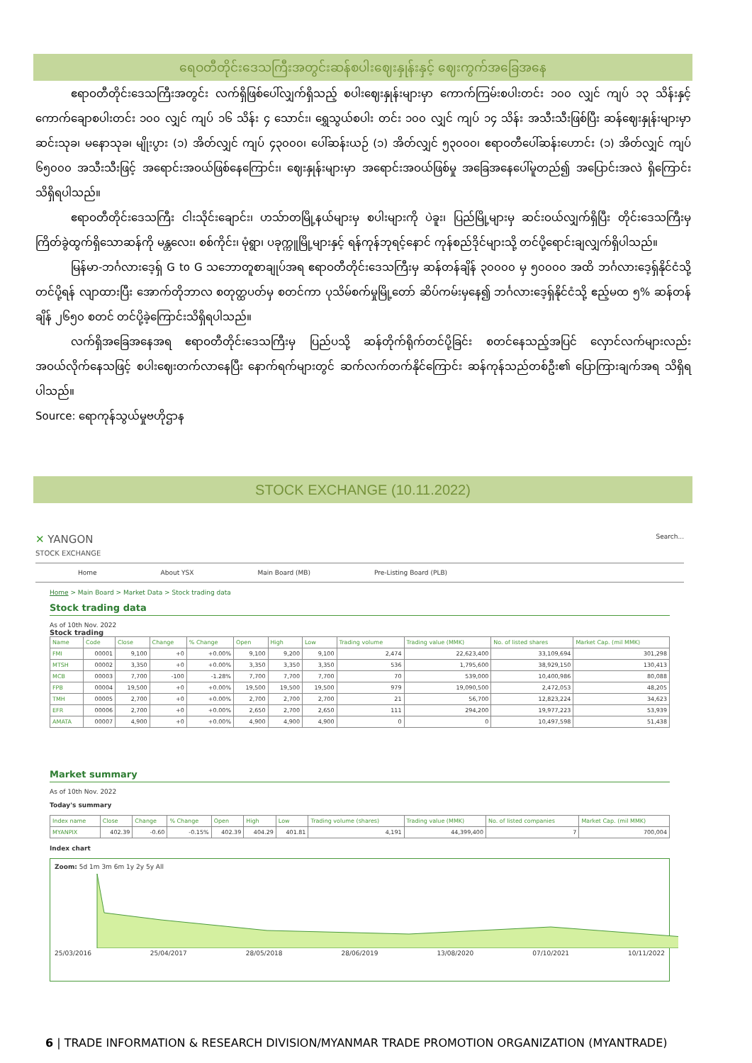ရေဝတီတိုင်းဒေသကြီးအတွင်းဆန်စပါးဈေးနှုန်းနှင့် ဈေးကွက်အခြေအနေ
ဧရာဝတီတိုင်းဒေသကြီးအတွင်း လက်ရှိဖြစ်ပေါ်လျှက်ရှိသည့် စပါးဈေးနှုန်းများမှာ ကောက်ကြမ်းစပါးတင်း ၁၀၀ လျှင် ကျပ် ၁၃ သိန်းနှင့် ကောက်ချောစပါးတင်း ၁၀၀ လျှင် ကျပ် ၁၆ သိန်း ၄ သောင်း၊ ရွှေသွယ်စပါး တင်း ၁၀၀ လျှင် ကျပ် ၁၄ သိန်း အသီးသီးဖြစ်ပြီး ဆန်ဈေးနှုန်းများမှာ ဆင်းသုခ၊ မနောသုခ၊ မျိုးပွား (၁) အိတ်လျှင် ကျပ် ၄၃၀၀၀၊ ပေါ်ဆန်းယဉ် (၁) အိတ်လျှင် ၅၃၀၀၀၊ ဧရာဝတီပေါ်ဆန်းဟောင်း (၁) အိတ်လျှင် ကျပ် ၆၅၀၀၀ အသီးသီးဖြင့် အရောင်းအဝယ်ဖြစ်နေကြောင်း၊ ဈေးနှုန်းများမှာ အရောင်းအဝယ်ဖြစ်မှု အခြေအနေပေါ်မူတည်၍ အပြောင်းအလဲ ရှိကြောင်း သိရှိရပါသည်။
ဧရာဝတီတိုင်းဒေသကြီး ငါးသိုင်းချောင်း၊ ဟသ်ာတမြို့နယ်များမှ စပါးများကို ပဲခူး၊ ပြည်မြို့များမှ ဆင်းဝယ်လျှက်ရှိပြီး တိုင်းဒေသကြီးမှ ကြိတ်ခွဲထွက်ရှိသောဆန်ကို မန္တလေး၊ စစ်ကိုင်း၊ မုံရွာ၊ ပခုက္ကူမြို့များနှင့် ရန်ကုန်ဘုရင့်နောင် ကုန်စည်ဒိုင်များသို့ တင်ပို့ရောင်းချလျှက်ရှိပါသည်။
မြန်မာ-ဘင်္ဂလားဒေ့ရှ် G to G သဘောတူစာချုပ်အရ ဧရာဝတီတိုင်းဒေသကြီးမှ ဆန်တန်ချိန် ၃၀၀၀၀ မှ ၅၀၀၀၀ အထိ ဘင်္ဂလားဒေ့ရှ်နိုင်ငံသို့ တင်ပို့ရန် လျာထားပြီး အောက်တိုဘာလ စတုတ္ထပတ်မှ စတင်ကာ ပုသိမ်စက်မှုမြို့တော် ဆိပ်ကမ်းမှနေ၍ ဘင်္ဂလားဒေ့ရှ်နိုင်ငံသို့ ဧည့်မထ ၅% ဆန်တန်ချိန် ၂၆၅၀ စတင် တင်ပို့ခဲ့ကြောင်းသိရှိရပါသည်။
လက်ရှိအခြေအနေအရ ဧရာဝတီတိုင်းဒေသကြီးမှ ပြည်ပသို့ ဆန်တိုက်ရိုက်တင်ပို့ခြင်း စတင်နေသည့်အပြင် လှောင်လက်များလည်း အဝယ်လိုက်နေသဖြင့် စပါးဈေးတက်လာနေပြီး နောက်ရက်များတွင် ဆက်လက်တက်နိုင်ကြောင်း ဆန်ကုန်သည်တစ်ဦး၏ ပြောကြားချက်အရ သိရှိရပါသည်။
Source: ရောကုန်သွယ်မှုဗဟိုဌာန
STOCK EXCHANGE (10.11.2022)
✕ YANGON
STOCK EXCHANGE
Search...
Home About YSX Main Board (MB) Pre-Listing Board (PLB)
Home > Main Board > Market Data > Stock trading data
Stock trading data
As of 10th Nov. 2022
Stock trading
| Name | Code | Close | Change | % Change | Open | High | Low | Trading volume | Trading value (MMK) | No. of listed shares | Market Cap. (mil MMK) |
| --- | --- | --- | --- | --- | --- | --- | --- | --- | --- | --- | --- |
| FMI | 00001 | 9,100 | +0 | +0.00% | 9,100 | 9,200 | 9,100 | 2,474 | 22,623,400 | 33,109,694 | 301,298 |
| MTSH | 00002 | 3,350 | +0 | +0.00% | 3,350 | 3,350 | 3,350 | 536 | 1,795,600 | 38,929,150 | 130,413 |
| MCB | 00003 | 7,700 | -100 | -1.28% | 7,700 | 7,700 | 7,700 | 70 | 539,000 | 10,400,986 | 80,088 |
| FPB | 00004 | 19,500 | +0 | +0.00% | 19,500 | 19,500 | 19,500 | 979 | 19,090,500 | 2,472,053 | 48,205 |
| TMH | 00005 | 2,700 | +0 | +0.00% | 2,700 | 2,700 | 2,700 | 21 | 56,700 | 12,823,224 | 34,623 |
| EFR | 00006 | 2,700 | +0 | +0.00% | 2,650 | 2,700 | 2,650 | 111 | 294,200 | 19,977,223 | 53,939 |
| AMATA | 00007 | 4,900 | +0 | +0.00% | 4,900 | 4,900 | 4,900 | 0 | 0 | 10,497,598 | 51,438 |
Market summary
As of 10th Nov. 2022
Today's summary
| Index name | Close | Change | % Change | Open | High | Low | Trading volume (shares) | Trading value (MMK) | No. of listed companies | Market Cap. (mil MMK) |
| --- | --- | --- | --- | --- | --- | --- | --- | --- | --- | --- |
| MYANPIX | 402.39 | -0.60 | -0.15% | 402.39 | 404.29 | 401.81 | 4,191 | 44,399,400 | 7 | 700,004 |
Index chart
Zoom: 5d 1m 3m 6m 1y 2y 5y All
25/03/2016 25/04/2017 28/05/2018 28/06/2019 13/08/2020 07/10/2021 10/11/2022
6 | TRADE INFORMATION & RESEARCH DIVISION/MYANMAR TRADE PROMOTION ORGANIZATION (MYANTRADE)